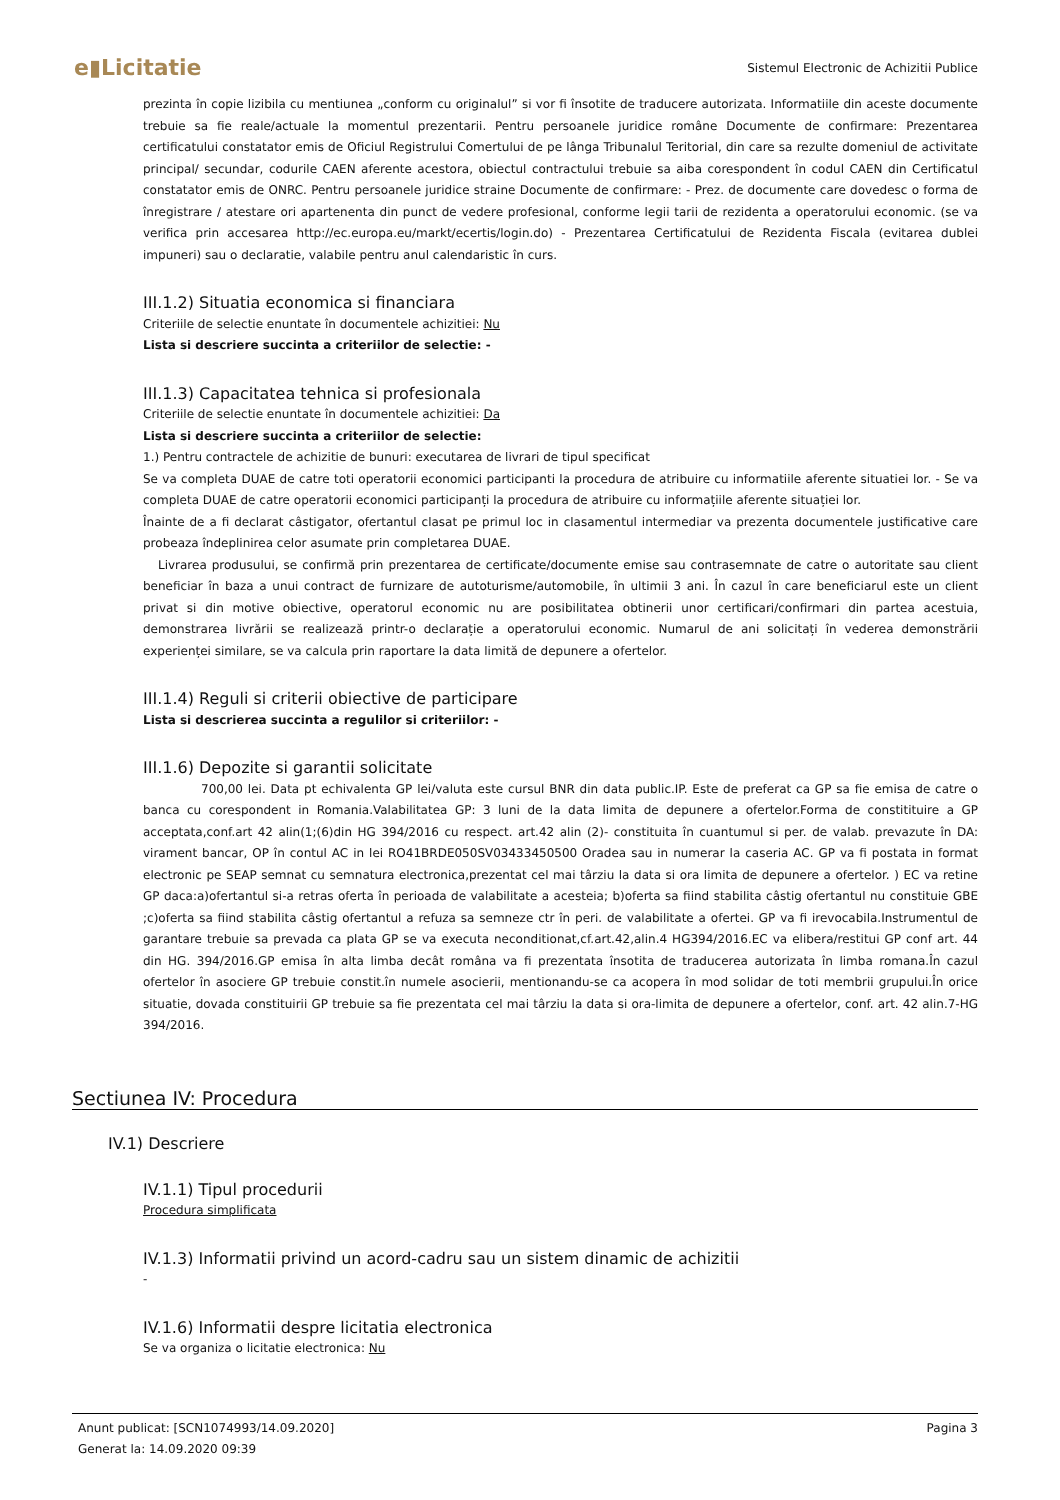e▮Licitatie
Sistemul Electronic de Achizitii Publice
prezinta în copie lizibila cu mentiunea „conform cu originalul” si vor fi însotite de traducere autorizata. Informatiile din aceste documente trebuie sa fie reale/actuale la momentul prezentarii. Pentru persoanele juridice române Documente de confirmare: Prezentarea certificatului constatator emis de Oficiul Registrului Comertului de pe lânga Tribunalul Teritorial, din care sa rezulte domeniul de activitate principal/ secundar, codurile CAEN aferente acestora, obiectul contractului trebuie sa aiba corespondent în codul CAEN din Certificatul constatator emis de ONRC. Pentru persoanele juridice straine Documente de confirmare: - Prez. de documente care dovedesc o forma de înregistrare / atestare ori apartenenta din punct de vedere profesional, conforme legii tarii de rezidenta a operatorului economic. (se va verifica prin accesarea http://ec.europa.eu/markt/ecertis/login.do) - Prezentarea Certificatului de Rezidenta Fiscala (evitarea dublei impuneri) sau o declaratie, valabile pentru anul calendaristic în curs.
III.1.2) Situatia economica si financiara
Criteriile de selectie enuntate în documentele achizitiei: Nu
Lista si descriere succinta a criteriilor de selectie: -
III.1.3) Capacitatea tehnica si profesionala
Criteriile de selectie enuntate în documentele achizitiei: Da
Lista si descriere succinta a criteriilor de selectie:
1.) Pentru contractele de achizitie de bunuri: executarea de livrari de tipul specificat
Se va completa DUAE de catre toti operatorii economici participanti la procedura de atribuire cu informatiile aferente situatiei lor. - Se va completa DUAE de catre operatorii economici participanți la procedura de atribuire cu informațiile aferente situației lor.
Înainte de a fi declarat câstigator, ofertantul clasat pe primul loc in clasamentul intermediar va prezenta documentele justificative care probeaza îndeplinirea celor asumate prin completarea DUAE.
Livrarea produsului, se confirmă prin prezentarea de certificate/documente emise sau contrasemnate de catre o autoritate sau client beneficiar în baza a unui contract de furnizare de autoturisme/automobile, în ultimii 3 ani. În cazul în care beneficiarul este un client privat si din motive obiective, operatorul economic nu are posibilitatea obtinerii unor certificari/confirmari din partea acestuia, demonstrarea livrării se realizează printr-o declarație a operatorului economic. Numarul de ani solicitați în vederea demonstrării experienței similare, se va calcula prin raportare la data limită de depunere a ofertelor.
III.1.4) Reguli si criterii obiective de participare
Lista si descrierea succinta a regulilor si criteriilor: -
III.1.6) Depozite si garantii solicitate
700,00 lei. Data pt echivalenta GP lei/valuta este cursul BNR din data public.IP. Este de preferat ca GP sa fie emisa de catre o banca cu corespondent in Romania.Valabilitatea GP: 3 luni de la data limita de depunere a ofertelor.Forma de constitituire a GP acceptata,conf.art 42 alin(1;(6)din HG 394/2016 cu respect. art.42 alin (2)- constituita în cuantumul si per. de valab. prevazute în DA: virament bancar, OP în contul AC in lei RO41BRDE050SV03433450500 Oradea sau in numerar la caseria AC. GP va fi postata in format electronic pe SEAP semnat cu semnatura electronica,prezentat cel mai târziu la data si ora limita de depunere a ofertelor. ) EC va retine GP daca:a)ofertantul si-a retras oferta în perioada de valabilitate a acesteia; b)oferta sa fiind stabilita câstig ofertantul nu constituie GBE ;c)oferta sa fiind stabilita câstig ofertantul a refuza sa semneze ctr în peri. de valabilitate a ofertei. GP va fi irevocabila.Instrumentul de garantare trebuie sa prevada ca plata GP se va executa neconditionat,cf.art.42,alin.4 HG394/2016.EC va elibera/restitui GP conf art. 44 din HG. 394/2016.GP emisa în alta limba decât româna va fi prezentata însotita de traducerea autorizata în limba romana.În cazul ofertelor în asociere GP trebuie constit.în numele asocierii, mentionandu-se ca acopera în mod solidar de toti membrii grupului.În orice situatie, dovada constituirii GP trebuie sa fie prezentata cel mai târziu la data si ora-limita de depunere a ofertelor, conf. art. 42 alin.7-HG 394/2016.
Sectiunea IV: Procedura
IV.1) Descriere
IV.1.1) Tipul procedurii
Procedura simplificata
IV.1.3) Informatii privind un acord-cadru sau un sistem dinamic de achizitii
-
IV.1.6) Informatii despre licitatia electronica
Se va organiza o licitatie electronica: Nu
Anunt publicat: [SCN1074993/14.09.2020] Pagina 3
Generat la: 14.09.2020 09:39